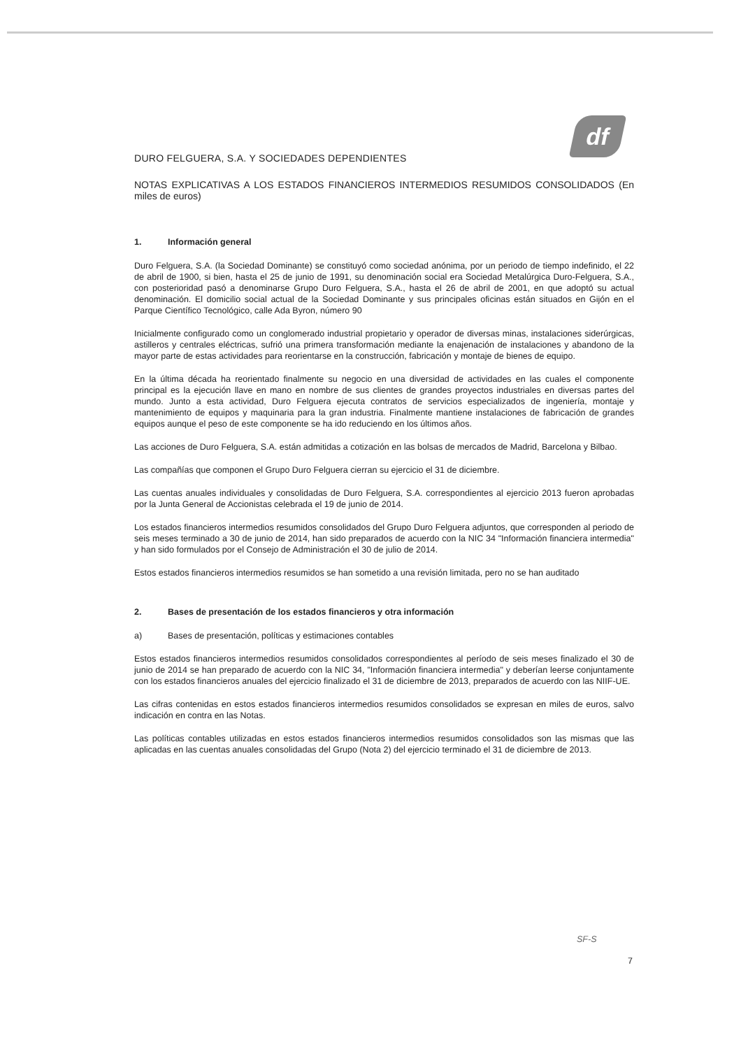df
DURO FELGUERA, S.A. Y SOCIEDADES DEPENDIENTES
NOTAS EXPLICATIVAS A LOS ESTADOS FINANCIEROS INTERMEDIOS RESUMIDOS CONSOLIDADOS (En miles de euros)
1. Información general
Duro Felguera, S.A. (la Sociedad Dominante) se constituyó como sociedad anónima, por un periodo de tiempo indefinido, el 22 de abril de 1900, si bien, hasta el 25 de junio de 1991, su denominación social era Sociedad Metalúrgica Duro-Felguera, S.A., con posterioridad pasó a denominarse Grupo Duro Felguera, S.A., hasta el 26 de abril de 2001, en que adoptó su actual denominación. El domicilio social actual de la Sociedad Dominante y sus principales oficinas están situados en Gijón en el Parque Científico Tecnológico, calle Ada Byron, número 90
Inicialmente configurado como un conglomerado industrial propietario y operador de diversas minas, instalaciones siderúrgicas, astilleros y centrales eléctricas, sufrió una primera transformación mediante la enajenación de instalaciones y abandono de la mayor parte de estas actividades para reorientarse en la construcción, fabricación y montaje de bienes de equipo.
En la última década ha reorientado finalmente su negocio en una diversidad de actividades en las cuales el componente principal es la ejecución llave en mano en nombre de sus clientes de grandes proyectos industriales en diversas partes del mundo. Junto a esta actividad, Duro Felguera ejecuta contratos de servicios especializados de ingeniería, montaje y mantenimiento de equipos y maquinaria para la gran industria. Finalmente mantiene instalaciones de fabricación de grandes equipos aunque el peso de este componente se ha ido reduciendo en los últimos años.
Las acciones de Duro Felguera, S.A. están admitidas a cotización en las bolsas de mercados de Madrid, Barcelona y Bilbao.
Las compañías que componen el Grupo Duro Felguera cierran su ejercicio el 31 de diciembre.
Las cuentas anuales individuales y consolidadas de Duro Felguera, S.A. correspondientes al ejercicio 2013 fueron aprobadas por la Junta General de Accionistas celebrada el 19 de junio de 2014.
Los estados financieros intermedios resumidos consolidados del Grupo Duro Felguera adjuntos, que corresponden al periodo de seis meses terminado a 30 de junio de 2014, han sido preparados de acuerdo con la NIC 34 "Información financiera intermedia" y han sido formulados por el Consejo de Administración el 30 de julio de 2014.
Estos estados financieros intermedios resumidos se han sometido a una revisión limitada, pero no se han auditado
2. Bases de presentación de los estados financieros y otra información
a) Bases de presentación, políticas y estimaciones contables
Estos estados financieros intermedios resumidos consolidados correspondientes al período de seis meses finalizado el 30 de junio de 2014 se han preparado de acuerdo con la NIC 34, "Información financiera intermedia" y deberían leerse conjuntamente con los estados financieros anuales del ejercicio finalizado el 31 de diciembre de 2013, preparados de acuerdo con las NIIF-UE.
Las cifras contenidas en estos estados financieros intermedios resumidos consolidados se expresan en miles de euros, salvo indicación en contra en las Notas.
Las políticas contables utilizadas en estos estados financieros intermedios resumidos consolidados son las mismas que las aplicadas en las cuentas anuales consolidadas del Grupo (Nota 2) del ejercicio terminado el 31 de diciembre de 2013.
SF-S
7